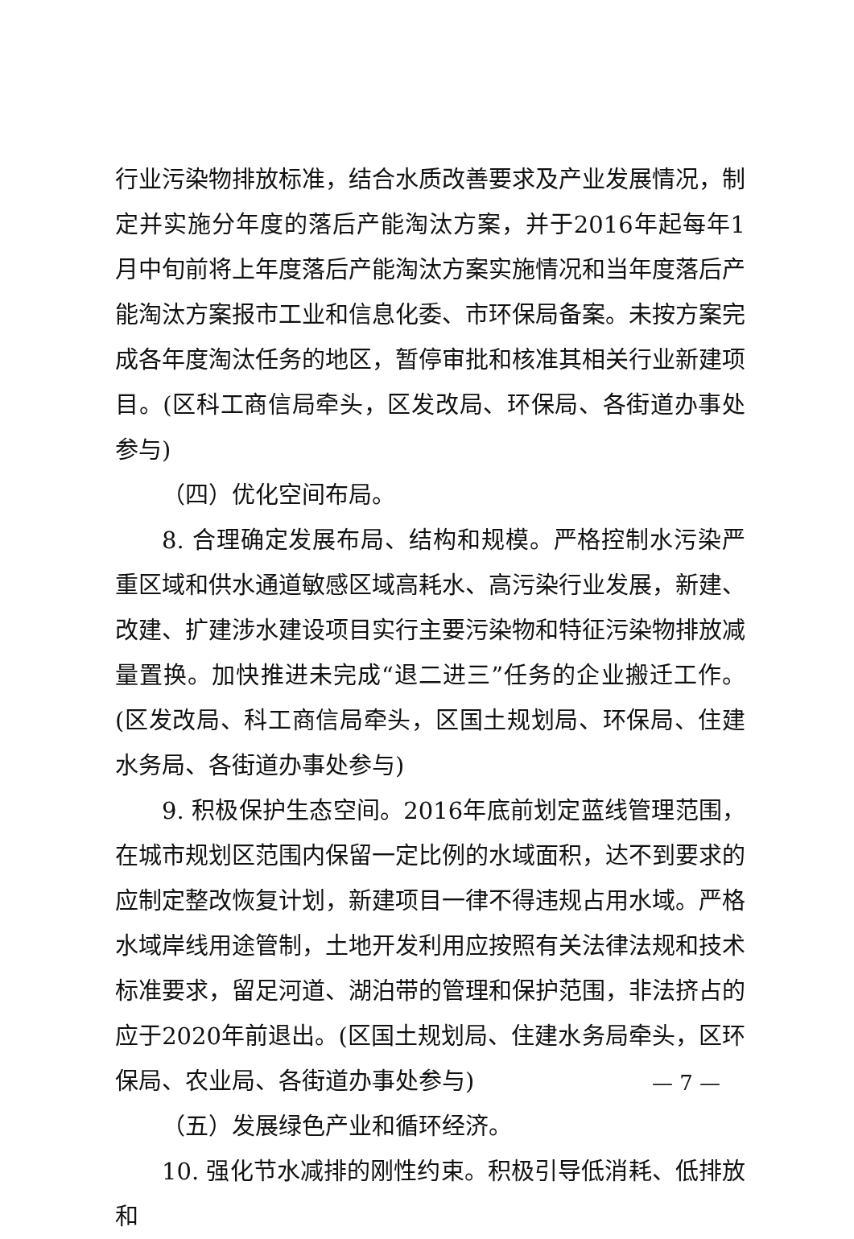行业污染物排放标准，结合水质改善要求及产业发展情况，制定并实施分年度的落后产能淘汰方案，并于2016年起每年1月中旬前将上年度落后产能淘汰方案实施情况和当年度落后产能淘汰方案报市工业和信息化委、市环保局备案。未按方案完成各年度淘汰任务的地区，暂停审批和核准其相关行业新建项目。(区科工商信局牵头，区发改局、环保局、各街道办事处参与)
（四）优化空间布局。
8. 合理确定发展布局、结构和规模。严格控制水污染严重区域和供水通道敏感区域高耗水、高污染行业发展，新建、改建、扩建涉水建设项目实行主要污染物和特征污染物排放减量置换。加快推进未完成“退二进三”任务的企业搬迁工作。(区发改局、科工商信局牵头，区国土规划局、环保局、住建水务局、各街道办事处参与)
9. 积极保护生态空间。2016年底前划定蓝线管理范围，在城市规划区范围内保留一定比例的水域面积，达不到要求的应制定整改恢复计划，新建项目一律不得违规占用水域。严格水域岸线用途管制，土地开发利用应按照有关法律法规和技术标准要求，留足河道、湖泊带的管理和保护范围，非法挤占的应于2020年前退出。(区国土规划局、住建水务局牵头，区环保局、农业局、各街道办事处参与)
（五）发展绿色产业和循环经济。
10. 强化节水减排的刚性约束。积极引导低消耗、低排放和
— 7 —